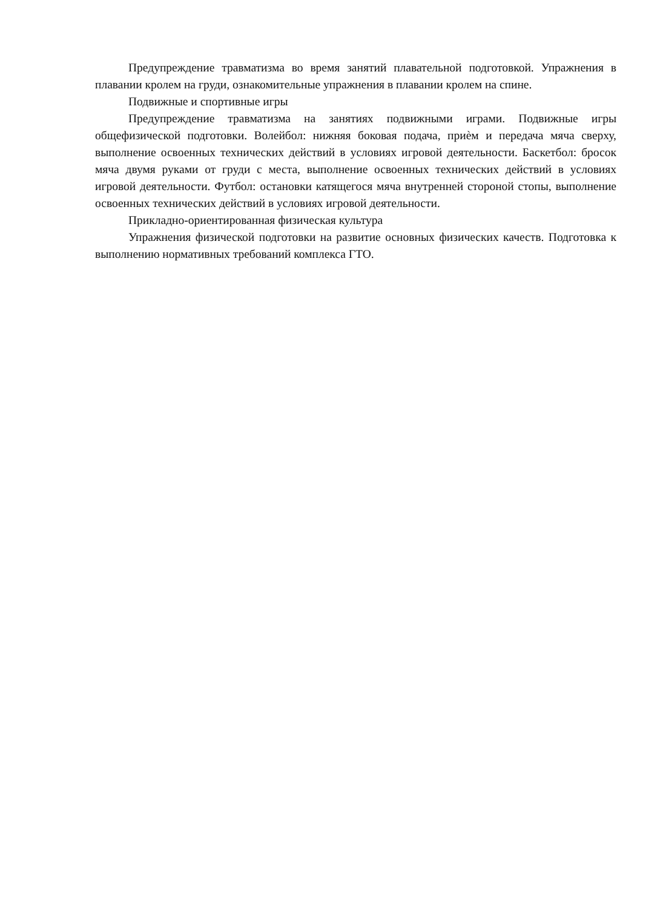Предупреждение травматизма во время занятий плавательной подготовкой. Упражнения в плавании кролем на груди, ознакомительные упражнения в плавании кролем на спине.
Подвижные и спортивные игры
Предупреждение травматизма на занятиях подвижными играми. Подвижные игры общефизической подготовки. Волейбол: нижняя боковая подача, приѐм и передача мяча сверху, выполнение освоенных технических действий в условиях игровой деятельности. Баскетбол: бросок мяча двумя руками от груди с места, выполнение освоенных технических действий в условиях игровой деятельности. Футбол: остановки катящегося мяча внутренней стороной стопы, выполнение освоенных технических действий в условиях игровой деятельности.
Прикладно-ориентированная физическая культура
Упражнения физической подготовки на развитие основных физических качеств. Подготовка к выполнению нормативных требований комплекса ГТО.